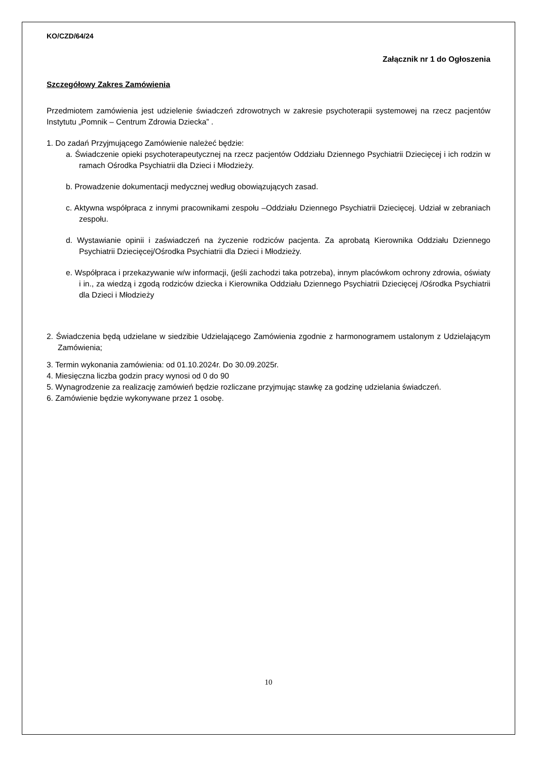KO/CZD/64/24
Załącznik nr 1 do Ogłoszenia
Szczegółowy Zakres Zamówienia
Przedmiotem zamówienia jest udzielenie świadczeń zdrowotnych w zakresie psychoterapii systemowej na rzecz pacjentów Instytutu „Pomnik – Centrum Zdrowia Dziecka” .
1. Do zadań Przyjmującego Zamówienie należeć będzie:
a. Świadczenie opieki psychoterapeutycznej na rzecz pacjentów Oddziału Dziennego Psychiatrii Dziecięcej i ich rodzin w ramach Ośrodka Psychiatrii dla Dzieci i Młodzieży.
b. Prowadzenie dokumentacji medycznej według obowiązujących zasad.
c. Aktywna współpraca z innymi pracownikami zespołu –Oddziału Dziennego Psychiatrii Dziecięcej. Udział w zebraniach zespołu.
d. Wystawianie opinii i zaświadczeń na życzenie rodziców pacjenta. Za aprobatą Kierownika Oddziału Dziennego Psychiatrii Dziecięcej/Ośrodka Psychiatrii dla Dzieci i Młodzieży.
e. Współpraca i przekazywanie w/w informacji, (jeśli zachodzi taka potrzeba), innym placówkom ochrony zdrowia, oświaty i in., za wiedzą i zgodą rodziców dziecka i Kierownika Oddziału Dziennego Psychiatrii Dziecięcej /Ośrodka Psychiatrii dla Dzieci i Młodzieży
2. Świadczenia będą udzielane w siedzibie Udzielającego Zamówienia zgodnie z harmonogramem ustalonym z Udzielającym Zamówienia;
3. Termin wykonania zamówienia: od 01.10.2024r. Do 30.09.2025r.
4. Miesięczna liczba godzin pracy wynosi od 0 do 90
5. Wynagrodzenie za realizację zamówień będzie rozliczane przyjmując stawkę za godzinę udzielania świadczeń.
6. Zamówienie będzie wykonywane przez 1 osobę.
10